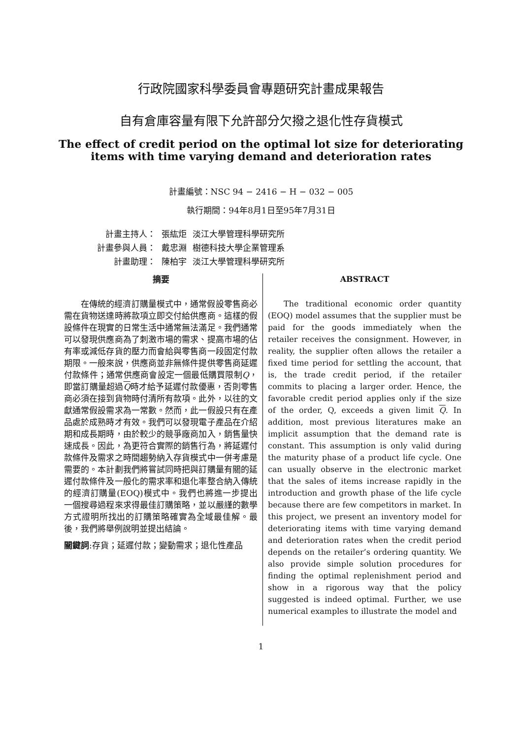行政院國家科學委員會專題研究計畫成果報告
自有倉庫容量有限下允許部分欠撥之退化性存貨模式
The effect of credit period on the optimal lot size for deteriorating items with time varying demand and deterioration rates
計畫編號：NSC 94 − 2416 − H − 032 − 005
執行期間：94年8月1日至95年7月31日
| 計畫主持人： | 張紘炬 | 淡江大學管理科學研究所 |
| 計畫參與人員： | 戴忠淵 | 樹德科技大學企業管理系 |
| 計畫助理： | 陳柏宇 | 淡江大學管理科學研究所 |
摘要
在傳統的經濟訂購量模式中，通常假設零售商必需在貨物送達時將款項立即交付給供應商。這樣的假設條件在現實的日常生活中通常無法滿足。我們通常可以發現供應商為了刺激市場的需求、提高市場的佔有率或減低存貨的壓力而會給與零售商一段固定付款期限。一般來說，供應商並非無條件提供零售商延遲付款條件；通常供應商會設定一個最低購買限制Q，即當訂購量超過Q時才給予延遲付款優惠，否則零售商必須在接到貨物時付清所有款項。此外，以往的文獻通常假設需求為一常數。然而，此一假設只有在產品處於成熟時才有效。我們可以發現電子產品在介紹期和成長期時，由於較少的競爭廠商加入，銷售量快速成長。因此，為更符合實際的銷售行為，將延遲付款條件及需求之時間趨勢納入存貨模式中一併考慮是需要的。本計劃我們將嘗試同時把與訂購量有關的延遲付款條件及一般化的需求率和退化率整合納入傳統的經濟訂購量(EOQ)模式中。我們也將進一步提出一個搜尋過程來求得最佳訂購策略，並以嚴謹的數學方式證明所找出的訂購策略確實為全域最佳解。最後，我們將舉例說明並提出結論。
關鍵詞:存貨；延遲付款；變動需求；退化性產品
ABSTRACT
The traditional economic order quantity (EOQ) model assumes that the supplier must be paid for the goods immediately when the retailer receives the consignment. However, in reality, the supplier often allows the retailer a fixed time period for settling the account, that is, the trade credit period, if the retailer commits to placing a larger order. Hence, the favorable credit period applies only if the size of the order, Q, exceeds a given limit Q. In addition, most previous literatures make an implicit assumption that the demand rate is constant. This assumption is only valid during the maturity phase of a product life cycle. One can usually observe in the electronic market that the sales of items increase rapidly in the introduction and growth phase of the life cycle because there are few competitors in market. In this project, we present an inventory model for deteriorating items with time varying demand and deterioration rates when the credit period depends on the retailer’s ordering quantity. We also provide simple solution procedures for finding the optimal replenishment period and show in a rigorous way that the policy suggested is indeed optimal. Further, we use numerical examples to illustrate the model and
1